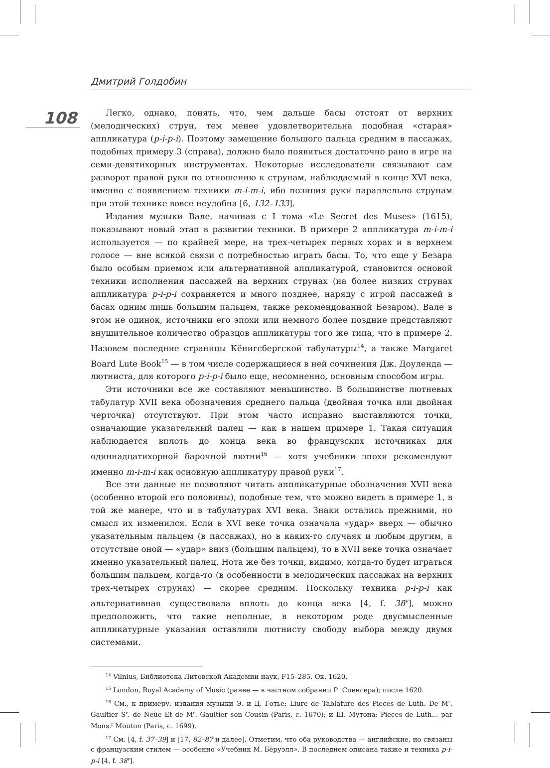Дмитрий Голдобин
108
Легко, однако, понять, что, чем дальше басы отстоят от верхних (мелодических) струн, тем менее удовлетворительна подобная «старая» аппликатура (p-i-p-i). Поэтому замещение большого пальца средним в пассажах, подобных примеру 3 (справа), должно было появиться достаточно рано в игре на семи-девятихорных инструментах. Некоторые исследователи связывают сам разворот правой руки по отношению к струнам, наблюдаемый в конце XVI века, именно с появлением техники m-i-m-i, ибо позиция руки параллельно струнам при этой технике вовсе неудобна [6, 132–133].
Издания музыки Вале, начиная с I тома «Le Secret des Muses» (1615), показывают новый этап в развитии техники. В примере 2 аппликатура m-i-m-i используется — по крайней мере, на трех-четырех первых хорах и в верхнем голосе — вне всякой связи с потребностью играть басы. То, что еще у Безара было особым приемом или альтернативной аппликатурой, становится основой техники исполнения пассажей на верхних струнах (на более низких струнах аппликатура p-i-p-i сохраняется и много позднее, наряду с игрой пассажей в басах одним лишь большим пальцем, также рекомендованной Безаром). Вале в этом не одинок, источники его эпохи или немного более поздние представляют внушительное количество образцов аппликатуры того же типа, что в примере 2. Назовем последние страницы Кёнигсбергской табулатуры<sup>14</sup>, а также Margaret Board Lute Book<sup>15</sup> — в том числе содержащиеся в ней сочинения Дж. Доуленда — лютниста, для которого p-i-p-i было еще, несомненно, основным способом игры.
Эти источники все же составляют меньшинство. В большинстве лютневых табулатур XVII века обозначения среднего пальца (двойная точка или двойная черточка) отсутствуют. При этом часто исправно выставляются точки, означающие указательный палец — как в нашем примере 1. Такая ситуация наблюдается вплоть до конца века во французских источниках для одиннадцатихорной барочной лютни<sup>16</sup> — хотя учебники эпохи рекомендуют именно m-i-m-i как основную аппликатуру правой руки<sup>17</sup>.
Все эти данные не позволяют читать аппликатурные обозначения XVII века (особенно второй его половины), подобные тем, что можно видеть в примере 1, в той же манере, что и в табулатурах XVI века. Знаки остались прежними, но смысл их изменился. Если в XVI веке точка означала «удар» вверх — обычно указательным пальцем (в пассажах), но в каких-то случаях и любым другим, а отсутствие оной — «удар» вниз (большим пальцем), то в XVII веке точка означает именно указательный палец. Нота же без точки, видимо, когда-то будет играться большим пальцем, когда-то (в особенности в мелодических пассажах на верхних трех-четырех струнах) — скорее средним. Поскольку техника p-i-p-i как альтернативная существовала вплоть до конца века [4, f. 38<sup>v</sup>], можно предположить, что такие неполные, в некотором роде двусмысленные аппликатурные указания оставляли лютнисту свободу выбора между двумя системами.
<sup>14</sup> Vilnius, Библиотека Литовской Академии наук, F15–285. Ок. 1620.
<sup>15</sup> London, Royal Academy of Music (ранее — в частном собрании Р. Спенсера); после 1620.
<sup>16</sup> См., к примеру, издания музыки Э. и Д. Готье: Liure de Tablature des Pieces de Luth. De M<sup>r</sup>. Gaultier S<sup>r</sup>. de Neüe Et de M<sup>r</sup>. Gaultier son Cousin (Paris, c. 1670); и Ш. Мутона: Pieces de Luth... par Mons.<sup>r</sup> Mouton (Paris, c. 1699).
<sup>17</sup> См. [4, f. 37–39] и [17, 82–87 и далее]. Отметим, что оба руководства — английские, но связаны с французским стилем — особенно «Учебник М. Бёруэлл». В последнем описана также и техника p-i-p-i [4, f. 38<sup>v</sup>].